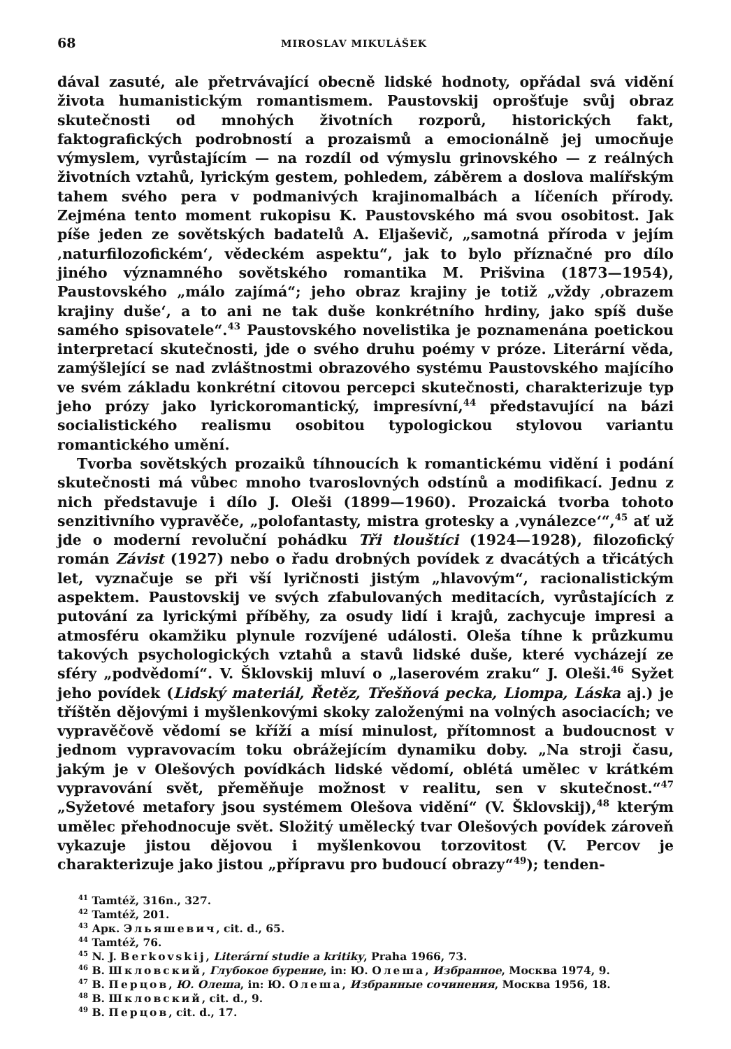68 MIROSLAV MIKULÁŠEK
dával zasuté, ale přetrvávající obecně lidské hodnoty, opřádal svá vidění života humanistickým romantismem. Paustovskij oprošťuje svůj obraz skutečnosti od mnohých životních rozporů, historických fakt, faktografických podrobností a prozaismů a emocionálně jej umocňuje výmyslem, vyrůstajícím — na rozdíl od výmyslu grinovského — z reálných životních vztahů, lyrickým gestem, pohledem, záběrem a doslova malířským tahem svého pera v podmanivých krajinomalbách a líčeních přírody. Zejména tento moment rukopisu K. Paustovského má svou osobitost. Jak píše jeden ze sovětských badatelů A. Eljaševič, „samotná příroda v jejím ‚naturfilozofickém‘, vědeckém aspektu“, jak to bylo příznačné pro dílo jiného významného sovětského romantika M. Prišvina (1873—1954), Paustovského „málo zajímá“; jeho obraz krajiny je totiž „vždy ‚obrazem krajiny duše‘, a to ani ne tak duše konkrétního hrdiny, jako spíš duše samého spisovatele“.<sup>43</sup> Paustovského novelistika je poznamenána poetickou interpretací skutečnosti, jde o svého druhu poémy v próze. Literární věda, zamýšlející se nad zvláštnostmi obrazového systému Paustovského majícího ve svém základu konkrétní citovou percepci skutečnosti, charakterizuje typ jeho prózy jako lyrickoromantický, impresívní,<sup>44</sup> představující na bázi socialistického realismu osobitou typologickou stylovou variantu romantického umění.
Tvorba sovětských prozaiků tíhnoucích k romantickému vidění i podání skutečnosti má vůbec mnoho tvaroslovných odstínů a modifikací. Jednu z nich představuje i dílo J. Oleši (1899—1960). Prozaická tvorba tohoto senzitivního vypravěče, „polofantasty, mistra grotesky a ‚vynálezce‘“,<sup>45</sup> ať už jde o moderní revoluční pohádku Tři tlouštíci (1924—1928), filozofický román Závist (1927) nebo o řadu drobných povídek z dvacátých a třicátých let, vyznačuje se při vší lyričnosti jistým „hlavovým“, racionalistickým aspektem. Paustovskij ve svých zfabulovaných meditacích, vyrůstajících z putování za lyrickými příběhy, za osudy lidí i krajů, zachycuje impresi a atmosféru okamžiku plynule rozvíjené události. Oleša tíhne k průzkumu takových psychologických vztahů a stavů lidské duše, které vycházejí ze sféry „podvědomí“. V. Šklovskij mluví o „laserovém zraku“ J. Oleši.<sup>46</sup> Syžet jeho povídek (Lidský materiál, Řetěz, Třešňová pecka, Liompa, Láska aj.) je tříštěn dějovými i myšlenkovými skoky založenými na volných asociacích; ve vypravěčově vědomí se kříží a mísí minulost, přítomnost a budoucnost v jednom vypravovacím toku obrážejícím dynamiku doby. „Na stroji času, jakým je v Olešových povídkách lidské vědomí, oblétá umělec v krátkém vypravování svět, přeměňuje možnost v realitu, sen v skutečnost.“<sup>47</sup> „Syžetové metafory jsou systémem Olešova vidění“ (V. Šklovskij),<sup>48</sup> kterým umělec přehodnocuje svět. Složitý umělecký tvar Olešových povídek zároveň vykazuje jistou dějovou i myšlenkovou torzovitost (V. Percov je charakterizuje jako jistou „přípravu pro budoucí obrazy“<sup>49</sup>); tenden-
<sup>41</sup> Tamtéž, 316n., 327.
<sup>42</sup> Tamtéž, 201.
<sup>43</sup> Арк. Эльяшевич, cit. d., 65.
<sup>44</sup> Tamtéž, 76.
<sup>45</sup> N. J. Berkovskij, Literární studie a kritiky, Praha 1966, 73.
<sup>46</sup> В. Шкловский, Глубокое бурение, in: Ю. Олеша, Избранное, Москва 1974, 9.
<sup>47</sup> В. Перцов, Ю. Олеша, in: Ю. Олеша, Избранные сочинения, Москва 1956, 18.
<sup>48</sup> В. Шкловский, cit. d., 9.
<sup>49</sup> В. Перцов, cit. d., 17.